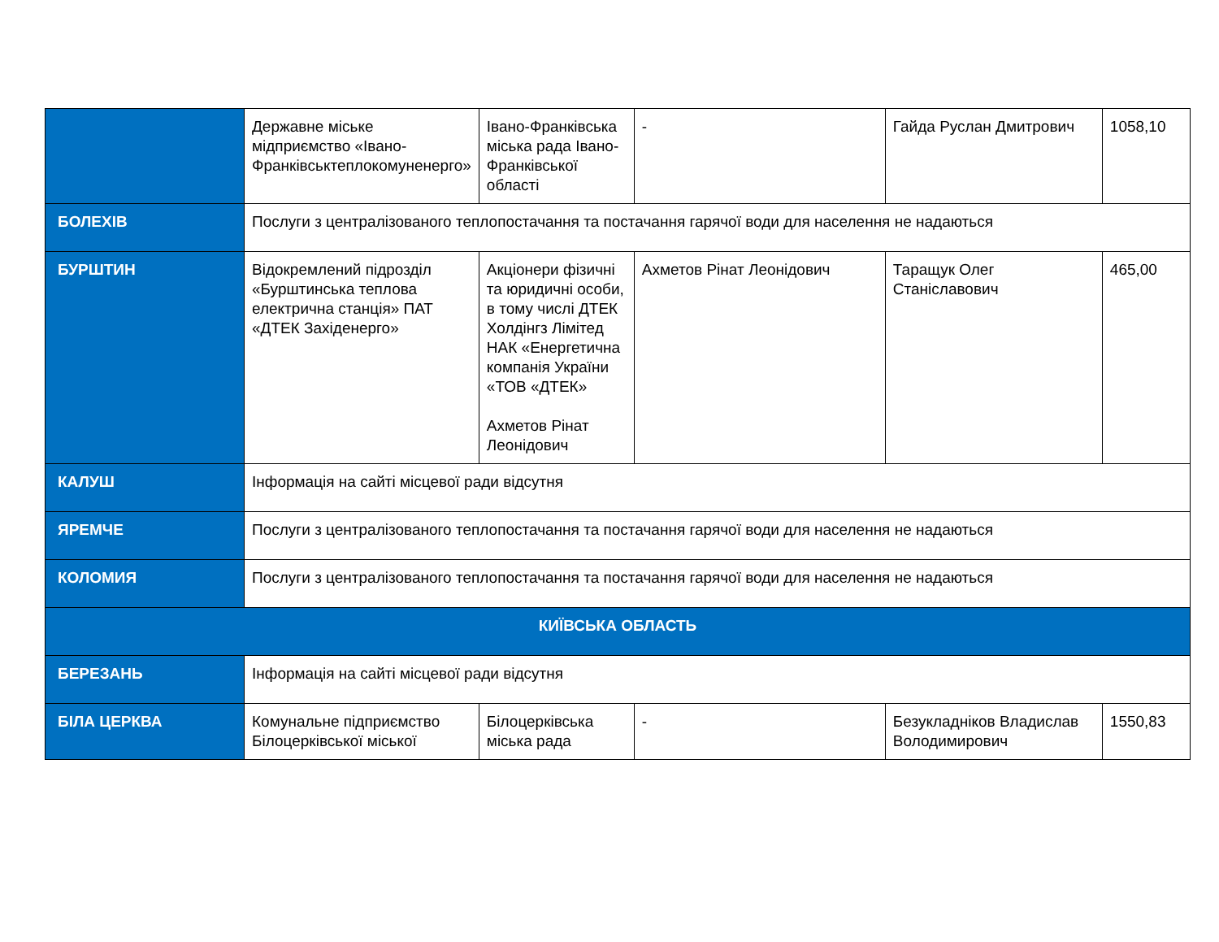| | Державне міське мідприємство «Івано-Франківськтеплокомуненерго» | Івано-Франківська міська рада Івано-Франківської області | - | Гайда Руслан Дмитрович | 1058,10 |
| БОЛЕХІВ | Послуги з централізованого теплопостачання та постачання гарячої води для населення не надаються | | | | |
| БУРШТИН | Відокремлений підрозділ «Бурштинська теплова електрична станція» ПАТ «ДТЕК Західенерго» | Акціонери фізичні та юридичні особи, в тому числі ДТЕК Холдінгз Лімітед НАК «Енергетична компанія України «ТОВ «ДТЕК» Ахметов Рінат Леонідович | Ахметов Рінат Леонідович | Таращук Олег Станіславович | 465,00 |
| КАЛУШ | Інформація на сайті місцевої ради відсутня | | | | |
| ЯРЕМЧЕ | Послуги з централізованого теплопостачання та постачання гарячої води для населення не надаються | | | | |
| КОЛОМИЯ | Послуги з централізованого теплопостачання та постачання гарячої води для населення не надаються | | | | |
| КИЇВСЬКА ОБЛАСТЬ | | | | | |
| БЕРЕЗАНЬ | Інформація на сайті місцевої ради відсутня | | | | |
| БІЛА ЦЕРКВА | Комунальне підприємство Білоцерківської міської | Білоцерківська міська рада | - | Безукладніков Владислав Володимирович | 1550,83 |